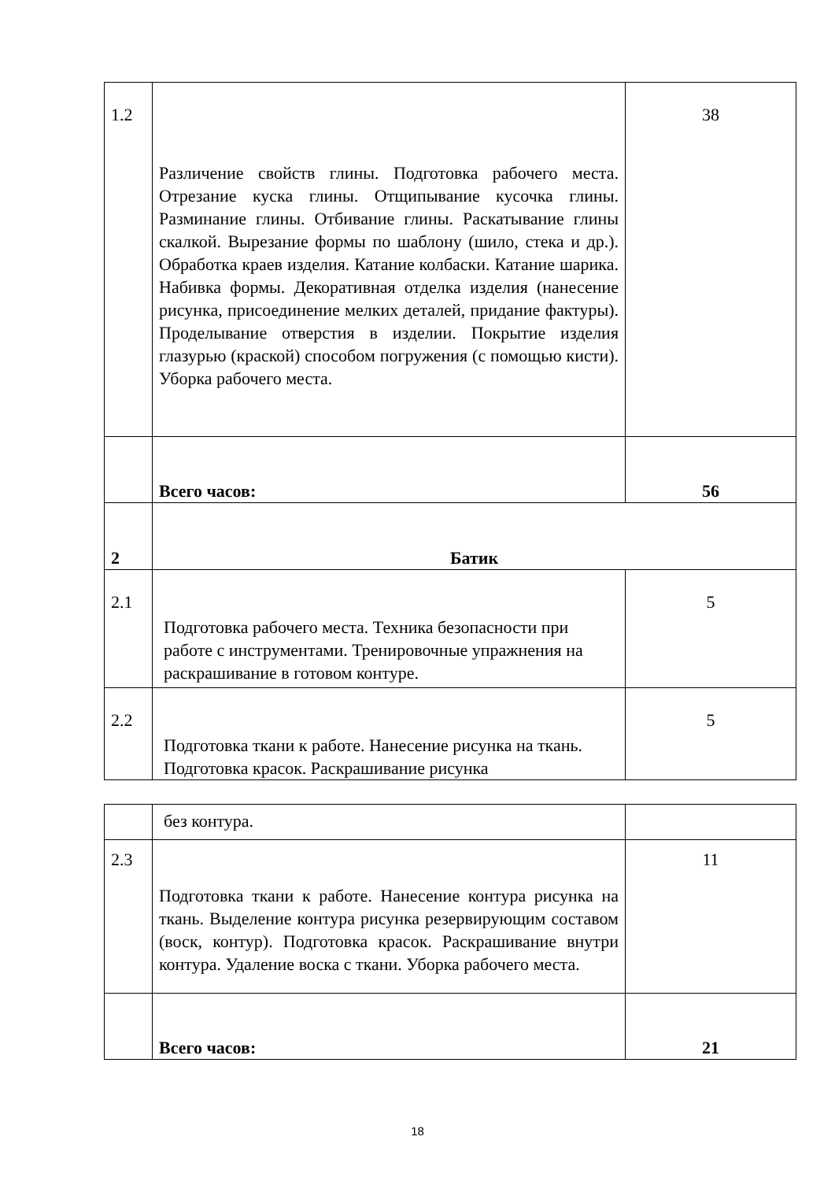| 1.2 | Различение свойств глины. Подготовка рабочего места. Отрезание куска глины. Отщипывание кусочка глины. Разминание глины. Отбивание глины. Раскатывание глины скалкой. Вырезание формы по шаблону (шило, стека и др.). Обработка краев изделия. Катание колбаски. Катание шарика. Набивка формы. Декоративная отделка изделия (нанесение рисунка, присоединение мелких деталей, придание фактуры). Проделывание отверстия в изделии. Покрытие изделия глазурью (краской) способом погружения (с помощью кисти). Уборка рабочего места. | 38 |
| | Всего часов: | 56 |
| 2 | Батик | |
| 2.1 | Подготовка рабочего места. Техника безопасности при работе с инструментами. Тренировочные упражнения на раскрашивание в готовом контуре. | 5 |
| 2.2 | Подготовка ткани к работе. Нанесение рисунка на ткань. Подготовка красок. Раскрашивание рисунка | 5 |
| | без контура. | |
| 2.3 | Подготовка ткани к работе. Нанесение контура рисунка на ткань. Выделение контура рисунка резервирующим составом (воск, контур). Подготовка красок. Раскрашивание внутри контура. Удаление воска с ткани. Уборка рабочего места. | 11 |
| | Всего часов: | 21 |
18